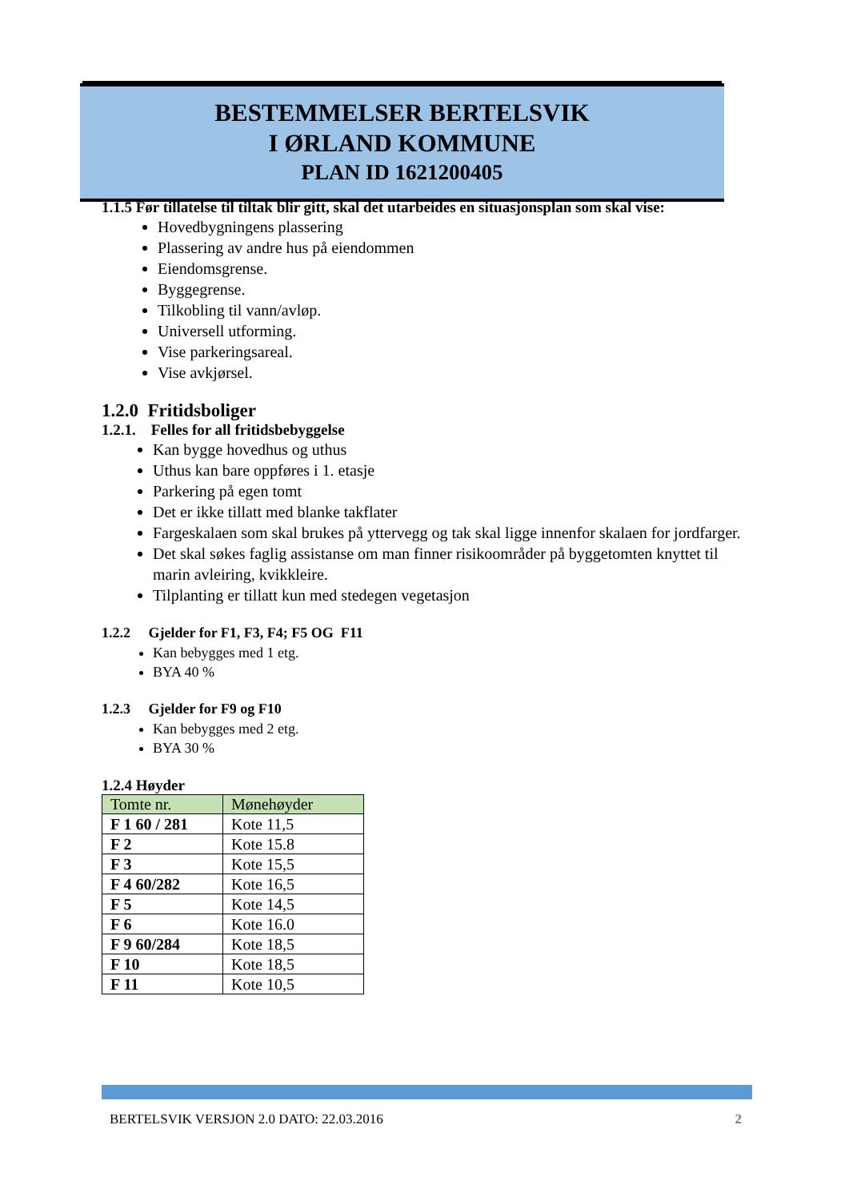BESTEMMELSER BERTELSVIK
I ØRLAND KOMMUNE
PLAN ID 1621200405
1.1.5 Før tillatelse til tiltak blir gitt, skal det utarbeides en situasjonsplan som skal vise:
Hovedbygningens plassering
Plassering av andre hus på eiendommen
Eiendomsgrense.
Byggegrense.
Tilkobling til vann/avløp.
Universell utforming.
Vise parkeringsareal.
Vise avkjørsel.
1.2.0 Fritidsboliger
1.2.1. Felles for all fritidsbebyggelse
Kan bygge hovedhus og uthus
Uthus kan bare oppføres i 1. etasje
Parkering på egen tomt
Det er ikke tillatt med blanke takflater
Fargeskalaen som skal brukes på yttervegg og tak skal ligge innenfor skalaen for jordfarger.
Det skal søkes faglig assistanse om man finner risikoområder på byggetomten knyttet til marin avleiring, kvikkleire.
Tilplanting er tillatt kun med stedegen vegetasjon
1.2.2 Gjelder for F1, F3, F4; F5 OG F11
Kan bebygges med 1 etg.
BYA 40 %
1.2.3 Gjelder for F9 og F10
Kan bebygges med 2 etg.
BYA 30 %
1.2.4 Høyder
| Tomte nr. | Mønehøyder |
| --- | --- |
| F 1 60 / 281 | Kote 11,5 |
| F 2 | Kote 15.8 |
| F 3 | Kote 15,5 |
| F 4 60/282 | Kote 16,5 |
| F 5 | Kote 14,5 |
| F 6 | Kote 16.0 |
| F 9 60/284 | Kote 18,5 |
| F 10 | Kote 18,5 |
| F 11 | Kote 10,5 |
BERTELSVIK VERSJON 2.0 DATO: 22.03.2016 2